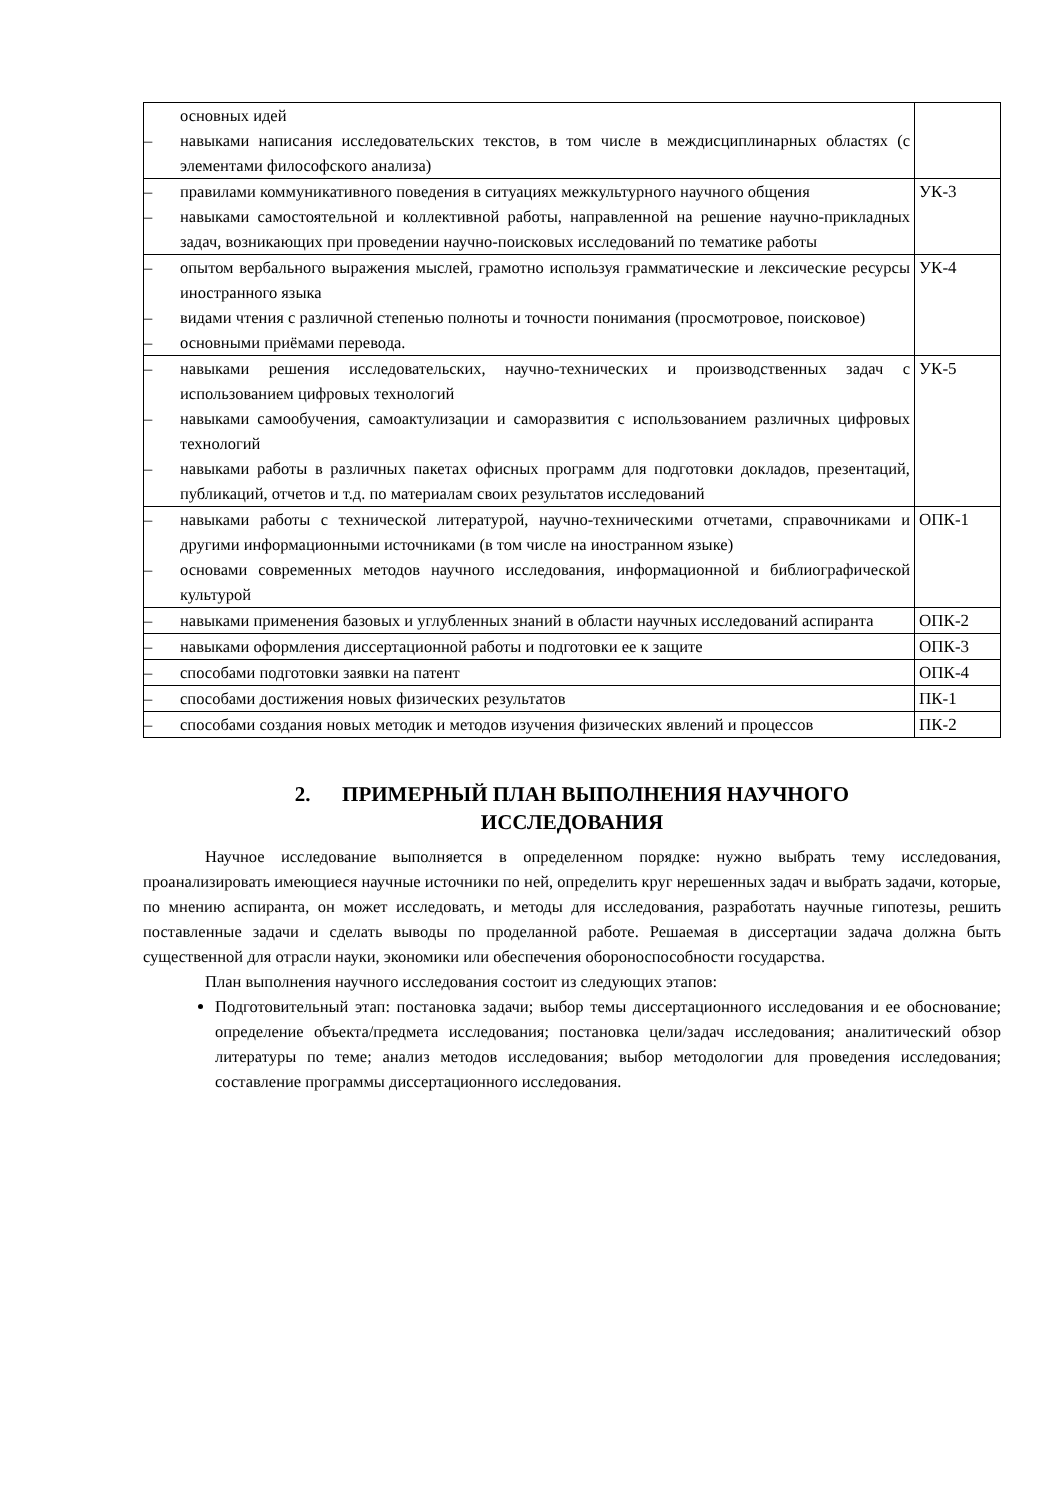| основных идей – навыками написания исследовательских текстов, в том числе в междисциплинарных областях (с элементами философского анализа) | |
| – правилами коммуникативного поведения в ситуациях межкультурного научного общения – навыками самостоятельной и коллективной работы, направленной на решение научно-прикладных задач, возникающих при проведении научно-поисковых исследований по тематике работы | УК-3 |
| – опытом вербального выражения мыслей, грамотно используя грамматические и лексические ресурсы иностранного языка – видами чтения с различной степенью полноты и точности понимания (просмотровое, поисковое) – основными приёмами перевода. | УК-4 |
| – навыками решения исследовательских, научно-технических и производственных задач с использованием цифровых технологий – навыками самообучения, самоактулизации и саморазвития с использованием различных цифровых технологий – навыками работы в различных пакетах офисных программ для подготовки докладов, презентаций, публикаций, отчетов и т.д. по материалам своих результатов исследований | УК-5 |
| – навыками работы с технической литературой, научно-техническими отчетами, справочниками и другими информационными источниками (в том числе на иностранном языке) – основами современных методов научного исследования, информационной и библиографической культурой | ОПК-1 |
| – навыками применения базовых и углубленных знаний в области научных исследований аспиранта | ОПК-2 |
| – навыками оформления диссертационной работы и подготовки ее к защите | ОПК-3 |
| – способами подготовки заявки на патент | ОПК-4 |
| – способами достижения новых физических результатов | ПК-1 |
| – способами создания новых методик и методов изучения физических явлений и процессов | ПК-2 |
2. ПРИМЕРНЫЙ ПЛАН ВЫПОЛНЕНИЯ НАУЧНОГО
ИССЛЕДОВАНИЯ
Научное исследование выполняется в определенном порядке: нужно выбрать тему исследования, проанализировать имеющиеся научные источники по ней, определить круг нерешенных задач и выбрать задачи, которые, по мнению аспиранта, он может исследовать, и методы для исследования, разработать научные гипотезы, решить поставленные задачи и сделать выводы по проделанной работе. Решаемая в диссертации задача должна быть существенной для отрасли науки, экономики или обеспечения обороноспособности государства.
План выполнения научного исследования состоит из следующих этапов:
Подготовительный этап: постановка задачи; выбор темы диссертационного исследования и ее обоснование; определение объекта/предмета исследования; постановка цели/задач исследования; аналитический обзор литературы по теме; анализ методов исследования; выбор методологии для проведения исследования; составление программы диссертационного исследования.